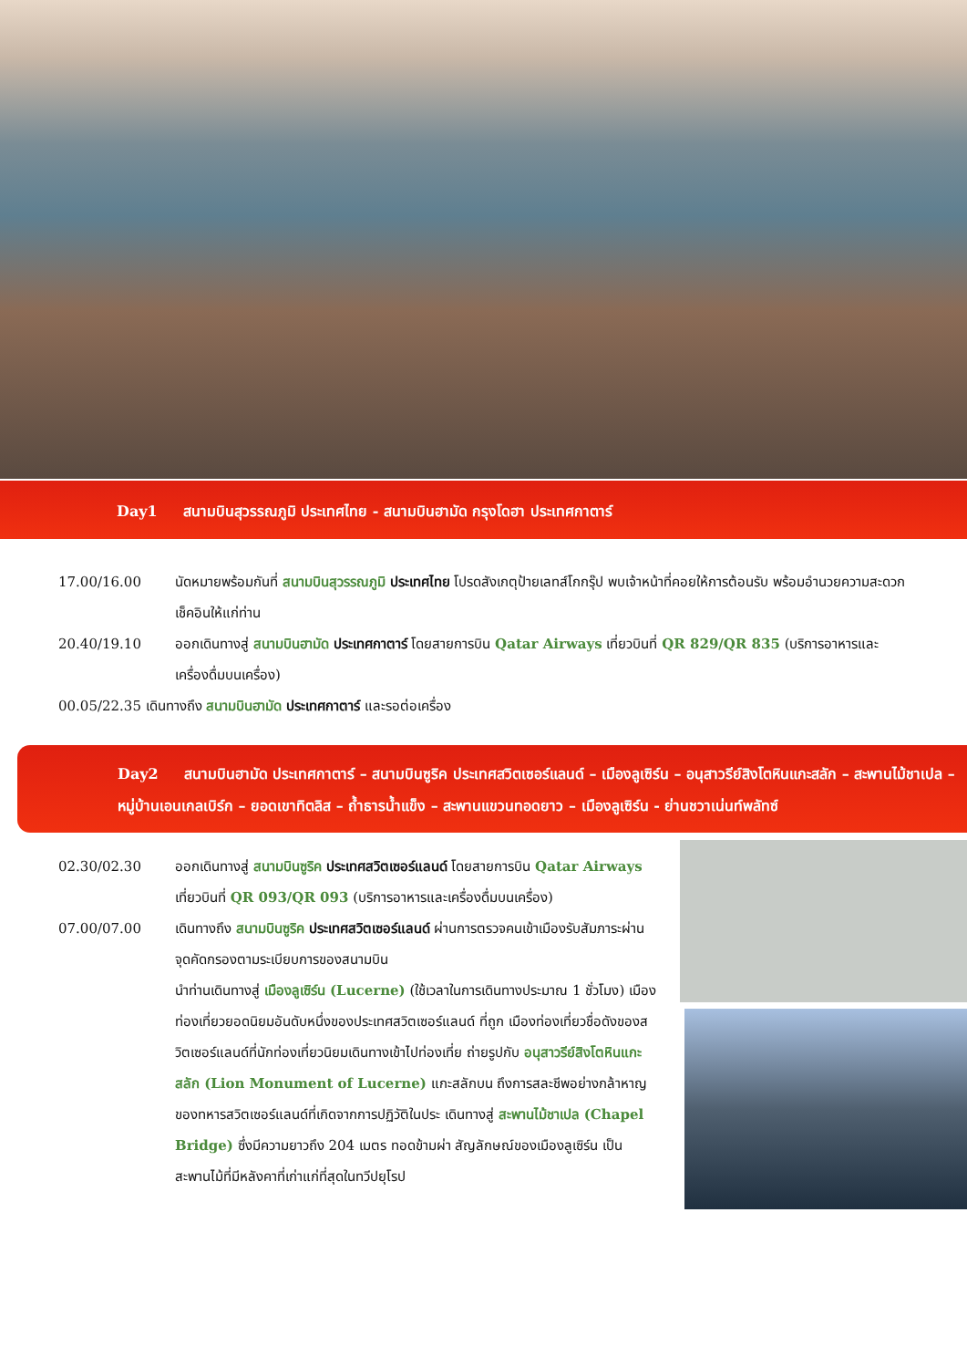Day1 สนามบินสุวรรณภูมิ ประเทศไทย - สนามบินฮามัด กรุงโดฮา ประเทศกาตาร์
17.00/16.00 นัดหมายพร้อมกันที่ สนามบินสุวรรณภูมิ ประเทศไทย โปรดสังเกตุป้ายเลทส์โกกรุ๊ป พบเจ้าหน้าที่คอยให้การต้อนรับ พร้อมอำนวยความสะดวกเช็คอินให้แก่ท่าน
20.40/19.10 ออกเดินทางสู่ สนามบินฮามัด ประเทศกาตาร์ โดยสายการบิน Qatar Airways เที่ยวบินที่ QR 829/QR 835 (บริการอาหารและเครื่องดื่มบนเครื่อง)
00.05/22.35 เดินทางถึง สนามบินฮามัด ประเทศกาตาร์ และรอต่อเครื่อง
Day2 สนามบินฮามัด ประเทศกาตาร์ – สนามบินซูริค ประเทศสวิตเซอร์แลนด์ – เมืองลูเซิร์น – อนุสาวรีย์สิงโตหินแกะสลัก – สะพานไม้ชาเปล – หมู่บ้านเอนเกลเบิร์ก – ยอดเขาทิตลิส – ถ้ำธารน้ำแข็ง – สะพานแขวนทอดยาว – เมืองลูเซิร์น - ย่านชวาเน่นท์พลัทซ์
02.30/02.30 ออกเดินทางสู่ สนามบินซูริค ประเทศสวิตเซอร์แลนด์ โดยสายการบิน Qatar Airways เที่ยวบินที่ QR 093/QR 093 (บริการอาหารและเครื่องดื่มบนเครื่อง)
07.00/07.00 เดินทางถึง สนามบินซูริค ประเทศสวิตเซอร์แลนด์ ผ่านการตรวจคนเข้าเมืองรับสัมภาระผ่านจุดคัดกรองตามระเบียบการของสนามบิน
นำท่านเดินทางสู่ เมืองลูเซิร์น (Lucerne) (ใช้เวลาในการเดินทางประมาณ 1 ชั่วโมง) เมืองท่องเที่ยวยอดนิยมอันดับหนึ่งของประเทศสวิตเซอร์แลนด์ ที่ถูก เมืองท่องเที่ยวชื่อดังของสวิตเซอร์แลนด์ที่นักท่องเที่ยวนิยมเดินทางเข้าไปท่องเที่ย ถ่ายรูปกับ อนุสาวรีย์สิงโตหินแกะสลัก (Lion Monument of Lucerne) แกะสลักบน ถึงการสละชีพอย่างกล้าหาญของทหารสวิตเซอร์แลนด์ที่เกิดจากการปฏิวัติในประ เดินทางสู่ สะพานไม้ชาเปล (Chapel Bridge) ซึ่งมีความยาวถึง 204 เมตร ทอดข้ามผ่า สัญลักษณ์ของเมืองลูเซิร์น เป็นสะพานไม้ที่มีหลังคาที่เก่าแก่ที่สุดในทวีปยุโรป